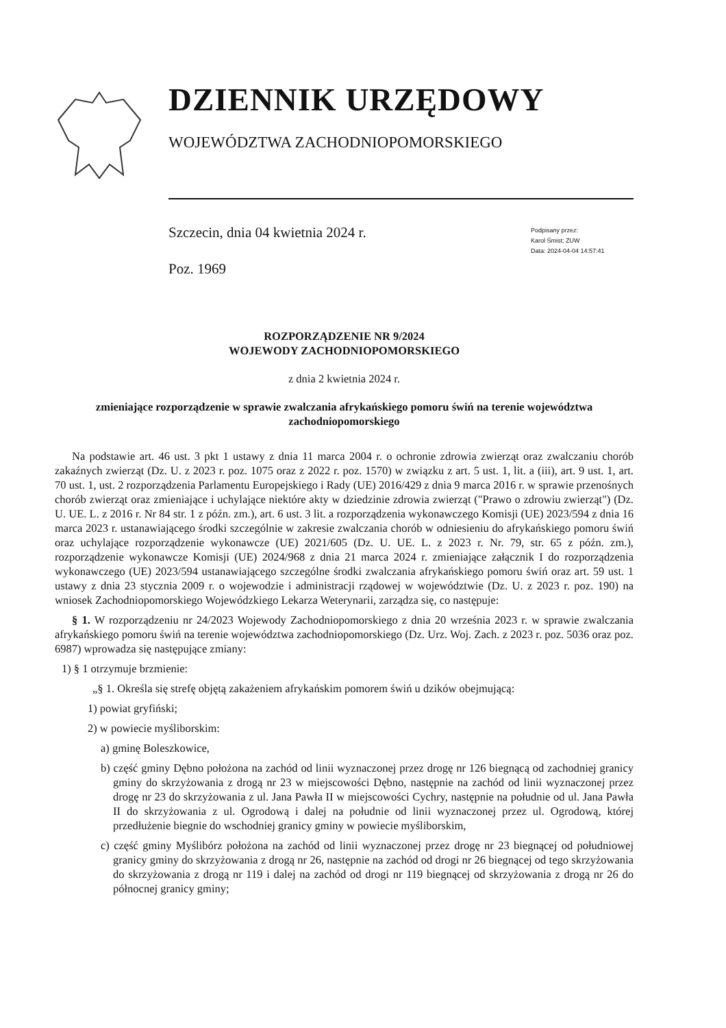DZIENNIK URZĘDOWY
WOJEWÓDZTWA ZACHODNIOPOMORSKIEGO
Szczecin, dnia 04 kwietnia 2024 r.
Poz. 1969
Podpisany przez:
Karol Śmist; ZUW
Data: 2024-04-04 14:57:41
ROZPORZĄDZENIE NR 9/2024
WOJEWODY ZACHODNIOPOMORSKIEGO
z dnia 2 kwietnia 2024 r.
zmieniające rozporządzenie w sprawie zwalczania afrykańskiego pomoru świń na terenie województwa zachodniopomorskiego
Na podstawie art. 46 ust. 3 pkt 1 ustawy z dnia 11 marca 2004 r. o ochronie zdrowia zwierząt oraz zwalczaniu chorób zakaźnych zwierząt (Dz. U. z 2023 r. poz. 1075 oraz z 2022 r. poz. 1570) w związku z art. 5 ust. 1, lit. a (iii), art. 9 ust. 1, art. 70 ust. 1, ust. 2 rozporządzenia Parlamentu Europejskiego i Rady (UE) 2016/429 z dnia 9 marca 2016 r. w sprawie przenośnych chorób zwierząt oraz zmieniające i uchylające niektóre akty w dziedzinie zdrowia zwierząt ("Prawo o zdrowiu zwierząt") (Dz. U. UE. L. z 2016 r. Nr 84 str. 1 z późn. zm.), art. 6 ust. 3 lit. a rozporządzenia wykonawczego Komisji (UE) 2023/594 z dnia 16 marca 2023 r. ustanawiającego środki szczególnie w zakresie zwalczania chorób w odniesieniu do afrykańskiego pomoru świń oraz uchylające rozporządzenie wykonawcze (UE) 2021/605 (Dz. U. UE. L. z 2023 r. Nr. 79, str. 65 z późn. zm.), rozporządzenie wykonawcze Komisji (UE) 2024/968 z dnia 21 marca 2024 r. zmieniające załącznik I do rozporządzenia wykonawczego (UE) 2023/594 ustanawiającego szczególne środki zwalczania afrykańskiego pomoru świń oraz art. 59 ust. 1 ustawy z dnia 23 stycznia 2009 r. o wojewodzie i administracji rządowej w województwie (Dz. U. z 2023 r. poz. 190) na wniosek Zachodniopomorskiego Wojewódzkiego Lekarza Weterynarii, zarządza się, co następuje:
§ 1. W rozporządzeniu nr 24/2023 Wojewody Zachodniopomorskiego z dnia 20 września 2023 r. w sprawie zwalczania afrykańskiego pomoru świń na terenie województwa zachodniopomorskiego (Dz. Urz. Woj. Zach. z 2023 r. poz. 5036 oraz poz. 6987) wprowadza się następujące zmiany:
1) § 1 otrzymuje brzmienie:
„§ 1. Określa się strefę objętą zakażeniem afrykańskim pomorem świń u dzików obejmującą:
1) powiat gryfiński;
2) w powiecie myśliborskim:
a) gminę Boleszkowice,
b) część gminy Dębno położona na zachód od linii wyznaczonej przez drogę nr 126 biegnącą od zachodniej granicy gminy do skrzyżowania z drogą nr 23 w miejscowości Dębno, następnie na zachód od linii wyznaczonej przez drogę nr 23 do skrzyżowania z ul. Jana Pawła II w miejscowości Cychry, następnie na południe od ul. Jana Pawła II do skrzyżowania z ul. Ogrodową i dalej na południe od linii wyznaczonej przez ul. Ogrodową, której przedłużenie biegnie do wschodniej granicy gminy w powiecie myśliborskim,
c) część gminy Myślibórz położona na zachód od linii wyznaczonej przez drogę nr 23 biegnącej od południowej granicy gminy do skrzyżowania z drogą nr 26, następnie na zachód od drogi nr 26 biegnącej od tego skrzyżowania do skrzyżowania z drogą nr 119 i dalej na zachód od drogi nr 119 biegnącej od skrzyżowania z drogą nr 26 do północnej granicy gminy;